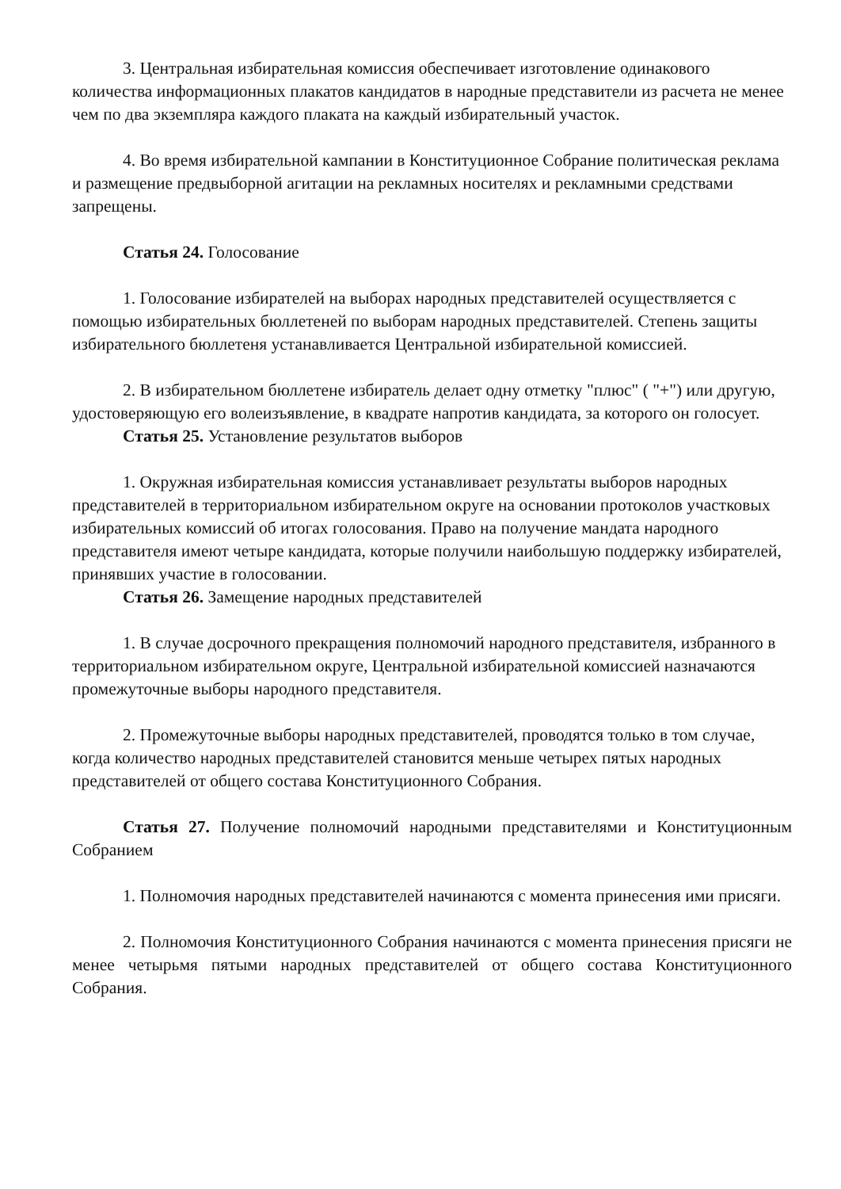3. Центральная избирательная комиссия обеспечивает изготовление одинакового количества информационных плакатов кандидатов в народные представители из расчета не менее чем по два экземпляра каждого плаката на каждый избирательный участок.
4. Во время избирательной кампании в Конституционное Собрание политическая реклама и размещение предвыборной агитации на рекламных носителях и рекламными средствами запрещены.
Статья 24. Голосование
1. Голосование избирателей на выборах народных представителей осуществляется с помощью избирательных бюллетеней по выборам народных представителей. Степень защиты избирательного бюллетеня устанавливается Центральной избирательной комиссией.
2. В избирательном бюллетене избиратель делает одну отметку "плюс" ( "+") или другую, удостоверяющую его волеизъявление, в квадрате напротив кандидата, за которого он голосует.
Статья 25. Установление результатов выборов
1. Окружная избирательная комиссия устанавливает результаты выборов народных представителей в территориальном избирательном округе на основании протоколов участковых избирательных комиссий об итогах голосования. Право на получение мандата народного представителя имеют четыре кандидата, которые получили наибольшую поддержку избирателей, принявших участие в голосовании.
Статья 26. Замещение народных представителей
1. В случае досрочного прекращения полномочий народного представителя, избранного в территориальном избирательном округе, Центральной избирательной комиссией назначаются промежуточные выборы народного представителя.
2. Промежуточные выборы народных представителей, проводятся только в том случае, когда количество народных представителей становится меньше четырех пятых народных представителей от общего состава Конституционного Собрания.
Статья 27. Получение полномочий народными представителями и Конституционным Собранием
1. Полномочия народных представителей начинаются с момента принесения ими присяги.
2. Полномочия Конституционного Собрания начинаются с момента принесения присяги не менее четырьмя пятыми народных представителей от общего состава Конституционного Собрания.